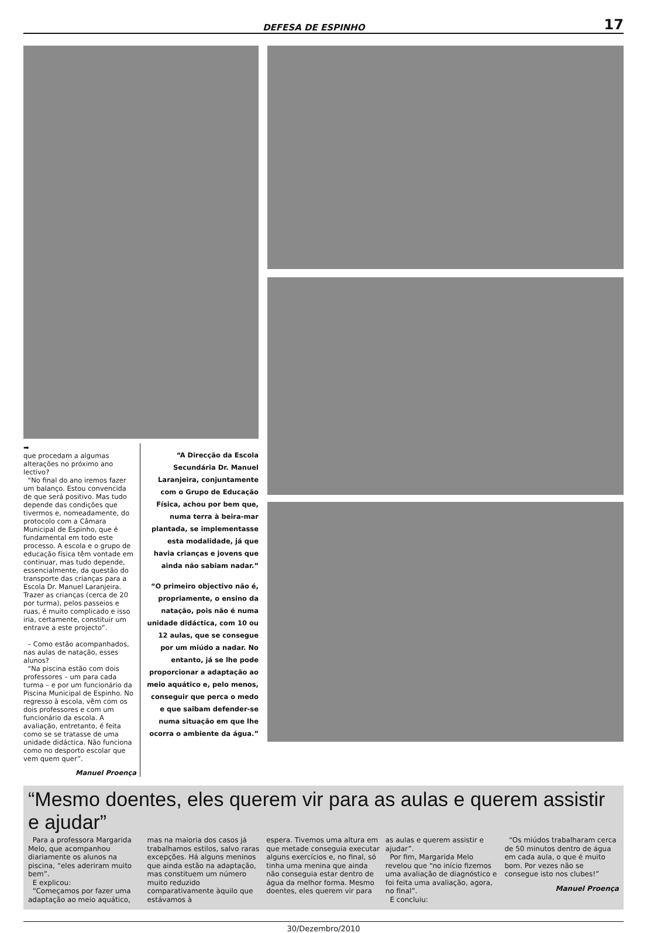DEFESA DE ESPINHO 17
➡
que procedam a algumas alterações no próximo ano lectivo?
“No final do ano iremos fazer um balanço. Estou convencida de que será positivo. Mas tudo depende das condições que tivermos e, nomeadamente, do protocolo com a Câmara Municipal de Espinho, que é fundamental em todo este processo. A escola e o grupo de educação física têm vontade em continuar, mas tudo depende, essencialmente, da questão do transporte das crianças para a Escola Dr. Manuel Laranjeira. Trazer as crianças (cerca de 20 por turma), pelos passeios e ruas, é muito complicado e isso iria, certamente, constituir um entrave a este projecto”.
– Como estão acompanhados, nas aulas de natação, esses alunos?
“Na piscina estão com dois professores – um para cada turma – e por um funcionário da Piscina Municipal de Espinho. No regresso à escola, vêm com os dois professores e com um funcionário da escola. A avaliação, entretanto, é feita como se se tratasse de uma unidade didáctica. Não funciona como no desporto escolar que vem quem quer”.
Manuel Proença
“A Direcção da Escola Secundária Dr. Manuel Laranjeira, conjuntamente com o Grupo de Educação Física, achou por bem que, numa terra à beira-mar plantada, se implementasse esta modalidade, já que havia crianças e jovens que ainda não sabiam nadar.”
“O primeiro objectivo não é, propriamente, o ensino da natação, pois não é numa unidade didáctica, com 10 ou 12 aulas, que se consegue por um miúdo a nadar. No entanto, já se lhe pode proporcionar a adaptação ao meio aquático e, pelo menos, conseguir que perca o medo e que saibam defender-se numa situação em que lhe ocorra o ambiente da água.”
“Mesmo doentes, eles querem vir para as aulas e querem assistir e ajudar”
Para a professora Margarida Melo, que acompanhou diariamente os alunos na piscina, “eles aderiram muito bem”.
E explicou:
“Começamos por fazer uma adaptação ao meio aquático,
mas na maioria dos casos já trabalhamos estilos, salvo raras excepções. Há alguns meninos que ainda estão na adaptação, mas constituem um número muito reduzido comparativamente àquilo que estávamos à
espera. Tivemos uma altura em que metade conseguia executar alguns exercícios e, no final, só tinha uma menina que ainda não conseguia estar dentro de água da melhor forma. Mesmo doentes, eles querem vir para
as aulas e querem assistir e ajudar”.
Por fim, Margarida Melo revelou que “no início fizemos uma avaliação de diagnóstico e foi feita uma avaliação, agora, no final”.
E concluiu:
“Os miúdos trabalharam cerca de 50 minutos dentro de água em cada aula, o que é muito bom. Por vezes não se consegue isto nos clubes!”
Manuel Proença
30/Dezembro/2010